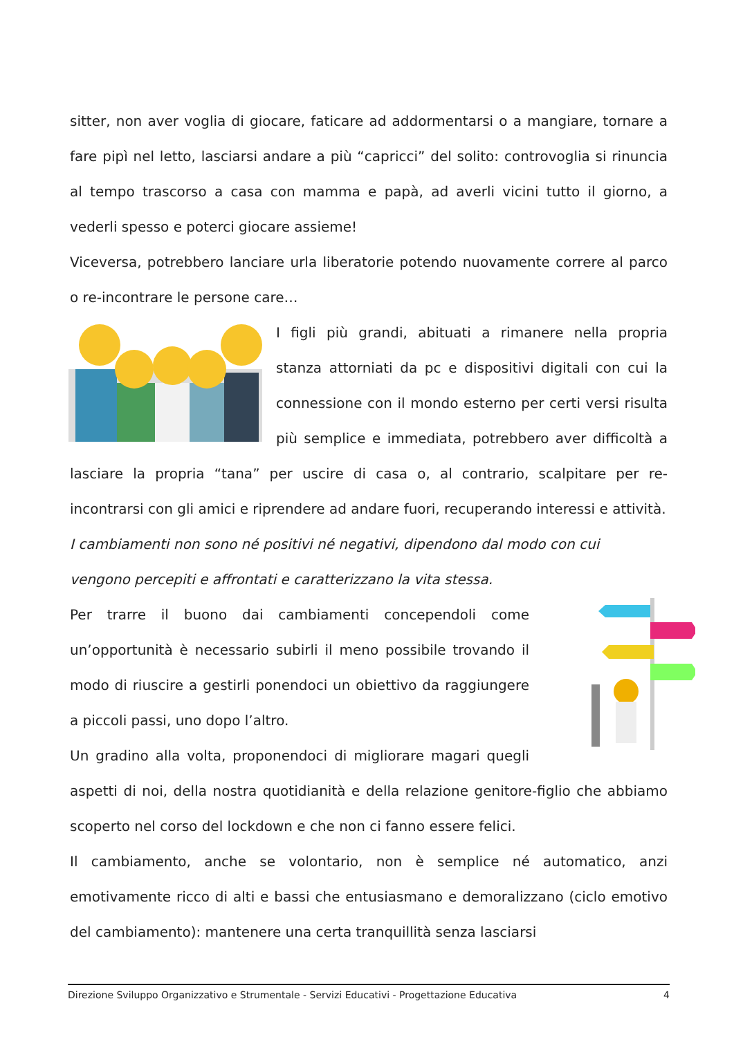sitter, non aver voglia di giocare, faticare ad addormentarsi o a mangiare, tornare a fare pipì nel letto, lasciarsi andare a più “capricci” del solito: controvoglia si rinuncia al tempo trascorso a casa con mamma e papà, ad averli vicini tutto il giorno, a vederli spesso e poterci giocare assieme!
Viceversa, potrebbero lanciare urla liberatorie potendo nuovamente correre al parco o re-incontrare le persone care…
I figli più grandi, abituati a rimanere nella propria stanza attorniati da pc e dispositivi digitali con cui la connessione con il mondo esterno per certi versi risulta più semplice e immediata, potrebbero aver difficoltà a lasciare la propria “tana” per uscire di casa o, al contrario, scalpitare per re-incontrarsi con gli amici e riprendere ad andare fuori, recuperando interessi e attività.
I cambiamenti non sono né positivi né negativi, dipendono dal modo con cui
vengono percepiti e affrontati e caratterizzano la vita stessa.
Per trarre il buono dai cambiamenti concependoli come un’opportunità è necessario subirli il meno possibile trovando il modo di riuscire a gestirli ponendoci un obiettivo da raggiungere a piccoli passi, uno dopo l’altro.
Un gradino alla volta, proponendoci di migliorare magari quegli aspetti di noi, della nostra quotidianità e della relazione genitore-figlio che abbiamo scoperto nel corso del lockdown e che non ci fanno essere felici.
Il cambiamento, anche se volontario, non è semplice né automatico, anzi emotivamente ricco di alti e bassi che entusiasmano e demoralizzano (ciclo emotivo del cambiamento): mantenere una certa tranquillità senza lasciarsi
Direzione Sviluppo Organizzativo e Strumentale - Servizi Educativi - Progettazione Educativa 4